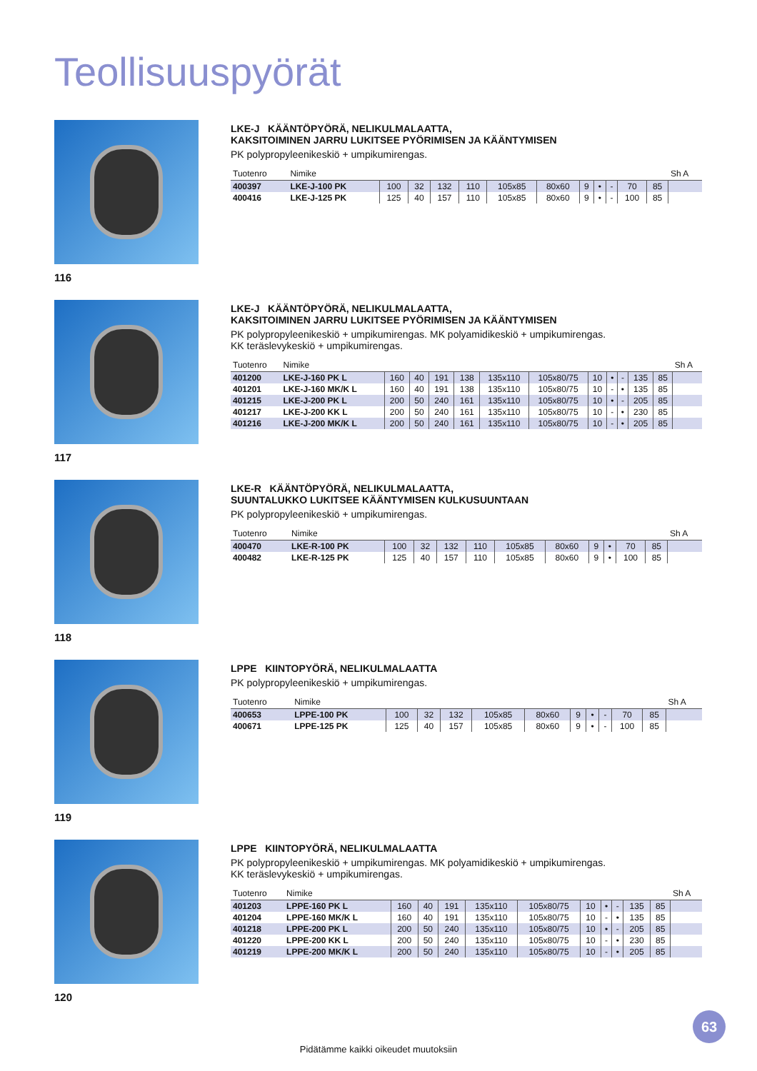Teollisuuspyörät
116
LKE-J KÄÄNTÖPYÖRÄ, NELIKULMALAATTA,
KAKSITOIMINEN JARRU LUKITSEE PYÖRIMISEN JA KÄÄNTYMISEN
PK polypropyleenikeskiö + umpikumirengas.
| Tuotenro | Nimike | | | | | | | | | | | | Sh A |
| --- | --- | --- | --- | --- | --- | --- | --- | --- | --- | --- | --- | --- | --- |
| 400397 | LKE-J-100 PK | 100 | 32 | 132 | 110 | 105x85 | 80x60 | 9 | • | - | 70 | 85 | |
| 400416 | LKE-J-125 PK | 125 | 40 | 157 | 110 | 105x85 | 80x60 | 9 | • | - | 100 | 85 | |
117
LKE-J KÄÄNTÖPYÖRÄ, NELIKULMALAATTA,
KAKSITOIMINEN JARRU LUKITSEE PYÖRIMISEN JA KÄÄNTYMISEN
PK polypropyleenikeskiö + umpikumirengas. MK polyamidikeskiö + umpikumirengas.
KK teräslevykeskiö + umpikumirengas.
| Tuotenro | Nimike | | | | | | | | | | | | Sh A |
| --- | --- | --- | --- | --- | --- | --- | --- | --- | --- | --- | --- | --- | --- |
| 401200 | LKE-J-160 PK L | 160 | 40 | 191 | 138 | 135x110 | 105x80/75 | 10 | • | - | 135 | 85 | |
| 401201 | LKE-J-160 MK/K L | 160 | 40 | 191 | 138 | 135x110 | 105x80/75 | 10 | - | • | 135 | 85 | |
| 401215 | LKE-J-200 PK L | 200 | 50 | 240 | 161 | 135x110 | 105x80/75 | 10 | • | - | 205 | 85 | |
| 401217 | LKE-J-200 KK L | 200 | 50 | 240 | 161 | 135x110 | 105x80/75 | 10 | - | • | 230 | 85 | |
| 401216 | LKE-J-200 MK/K L | 200 | 50 | 240 | 161 | 135x110 | 105x80/75 | 10 | - | • | 205 | 85 | |
118
LKE-R KÄÄNTÖPYÖRÄ, NELIKULMALAATTA,
SUUNTALUKKO LUKITSEE KÄÄNTYMISEN KULKUSUUNTAAN
PK polypropyleenikeskiö + umpikumirengas.
| Tuotenro | Nimike | | | | | | | | | | | Sh A |
| --- | --- | --- | --- | --- | --- | --- | --- | --- | --- | --- | --- | --- |
| 400470 | LKE-R-100 PK | 100 | 32 | 132 | 110 | 105x85 | 80x60 | 9 | • | 70 | 85 | |
| 400482 | LKE-R-125 PK | 125 | 40 | 157 | 110 | 105x85 | 80x60 | 9 | • | 100 | 85 | |
119
LPPE KIINTOPYÖRÄ, NELIKULMALAATTA
PK polypropyleenikeskiö + umpikumirengas.
| Tuotenro | Nimike | | | | | | | | | | | Sh A |
| --- | --- | --- | --- | --- | --- | --- | --- | --- | --- | --- | --- | --- |
| 400653 | LPPE-100 PK | 100 | 32 | 132 | 105x85 | 80x60 | 9 | • | - | 70 | 85 | |
| 400671 | LPPE-125 PK | 125 | 40 | 157 | 105x85 | 80x60 | 9 | • | - | 100 | 85 | |
120
LPPE KIINTOPYÖRÄ, NELIKULMALAATTA
PK polypropyleenikeskiö + umpikumirengas. MK polyamidikeskiö + umpikumirengas.
KK teräslevykeskiö + umpikumirengas.
| Tuotenro | Nimike | | | | | | | | | | | Sh A |
| --- | --- | --- | --- | --- | --- | --- | --- | --- | --- | --- | --- | --- |
| 401203 | LPPE-160 PK L | 160 | 40 | 191 | 135x110 | 105x80/75 | 10 | • | - | 135 | 85 | |
| 401204 | LPPE-160 MK/K L | 160 | 40 | 191 | 135x110 | 105x80/75 | 10 | - | • | 135 | 85 | |
| 401218 | LPPE-200 PK L | 200 | 50 | 240 | 135x110 | 105x80/75 | 10 | • | - | 205 | 85 | |
| 401220 | LPPE-200 KK L | 200 | 50 | 240 | 135x110 | 105x80/75 | 10 | - | • | 230 | 85 | |
| 401219 | LPPE-200 MK/K L | 200 | 50 | 240 | 135x110 | 105x80/75 | 10 | - | • | 205 | 85 | |
63
Pidätämme kaikki oikeudet muutoksiin